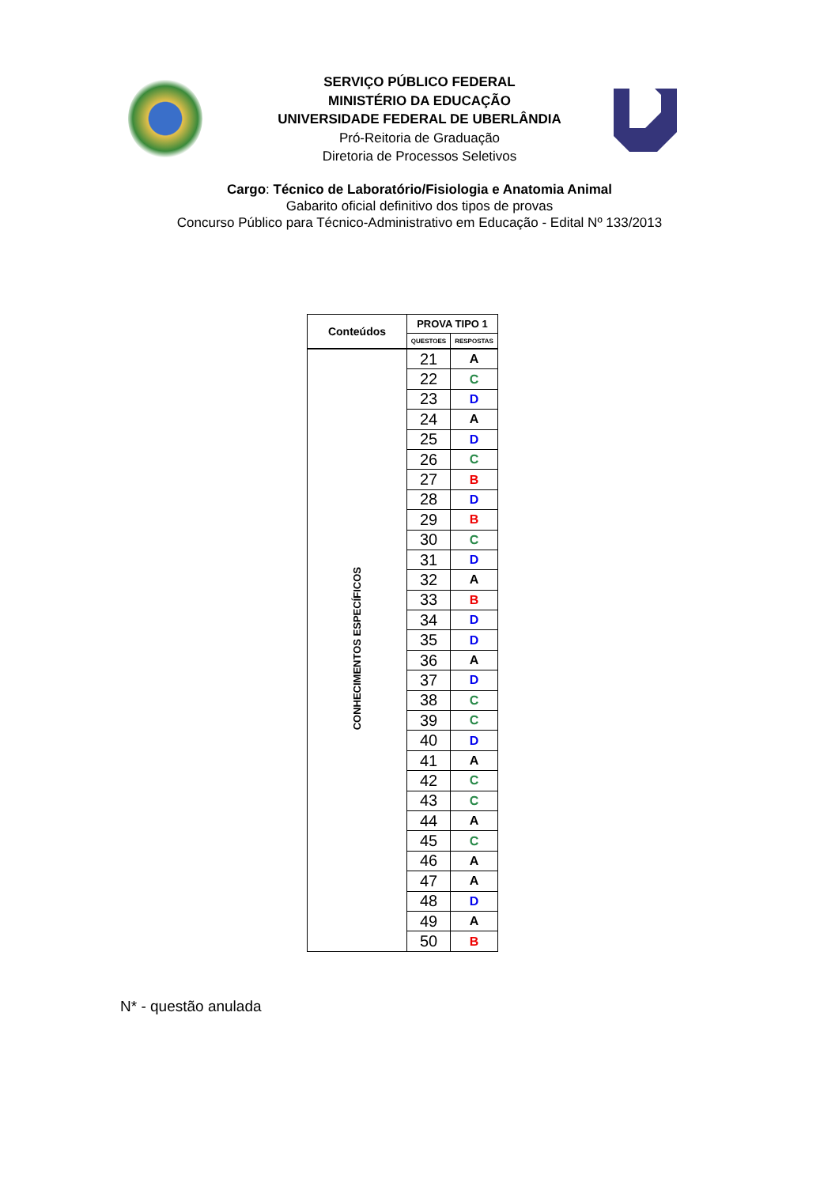SERVIÇO PÚBLICO FEDERAL
MINISTÉRIO DA EDUCAÇÃO
UNIVERSIDADE FEDERAL DE UBERLÂNDIA
Pró-Reitoria de Graduação
Diretoria de Processos Seletivos
Cargo: Técnico de Laboratório/Fisiologia e Anatomia Animal
Gabarito oficial definitivo dos tipos de provas
Concurso Público para Técnico-Administrativo em Educação - Edital Nº 133/2013
| Conteúdos | PROVA TIPO 1 | |
| --- | --- | --- |
| | QUESTOES | RESPOSTAS |
| CONHECIMENTOS ESPECÍFICOS | 21 | A |
| | 22 | C |
| | 23 | D |
| | 24 | A |
| | 25 | D |
| | 26 | C |
| | 27 | B |
| | 28 | D |
| | 29 | B |
| | 30 | C |
| | 31 | D |
| | 32 | A |
| | 33 | B |
| | 34 | D |
| | 35 | D |
| | 36 | A |
| | 37 | D |
| | 38 | C |
| | 39 | C |
| | 40 | D |
| | 41 | A |
| | 42 | C |
| | 43 | C |
| | 44 | A |
| | 45 | C |
| | 46 | A |
| | 47 | A |
| | 48 | D |
| | 49 | A |
| | 50 | B |
N* - questão anulada